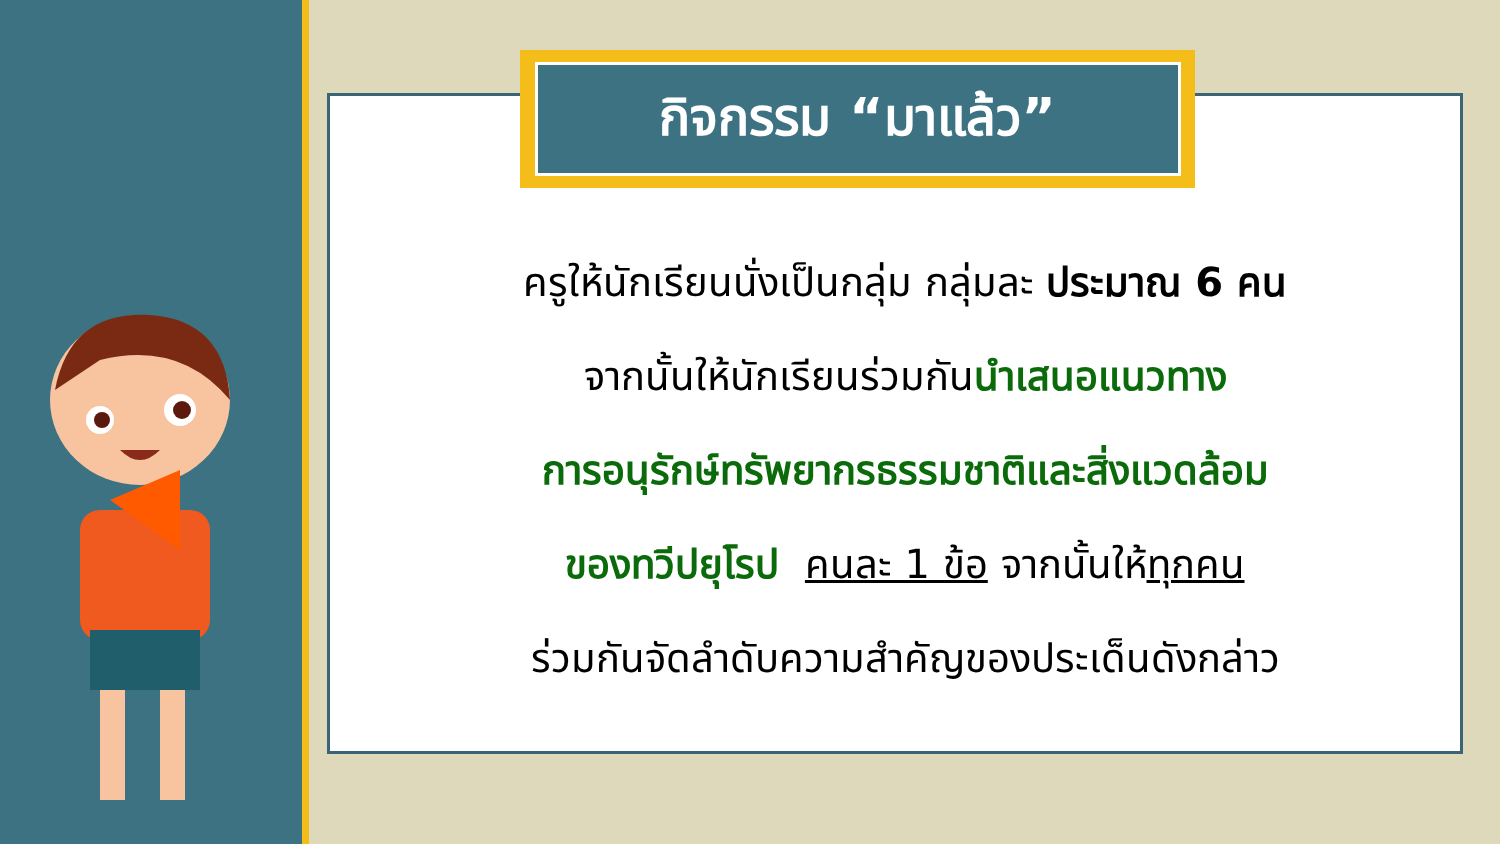กิจกรรม “มาแล้ว”
ครูให้นักเรียนนั่งเป็นกลุ่ม กลุ่มละ ประมาณ 6 คน
จากนั้นให้นักเรียนร่วมกันนำเสนอแนวทาง
การอนุรักษ์ทรัพยากรธรรมชาติและสิ่งแวดล้อม
ของทวีปยุโรป คนละ 1 ข้อ จากนั้นให้ทุกคน
ร่วมกันจัดลำดับความสำคัญของประเด็นดังกล่าว